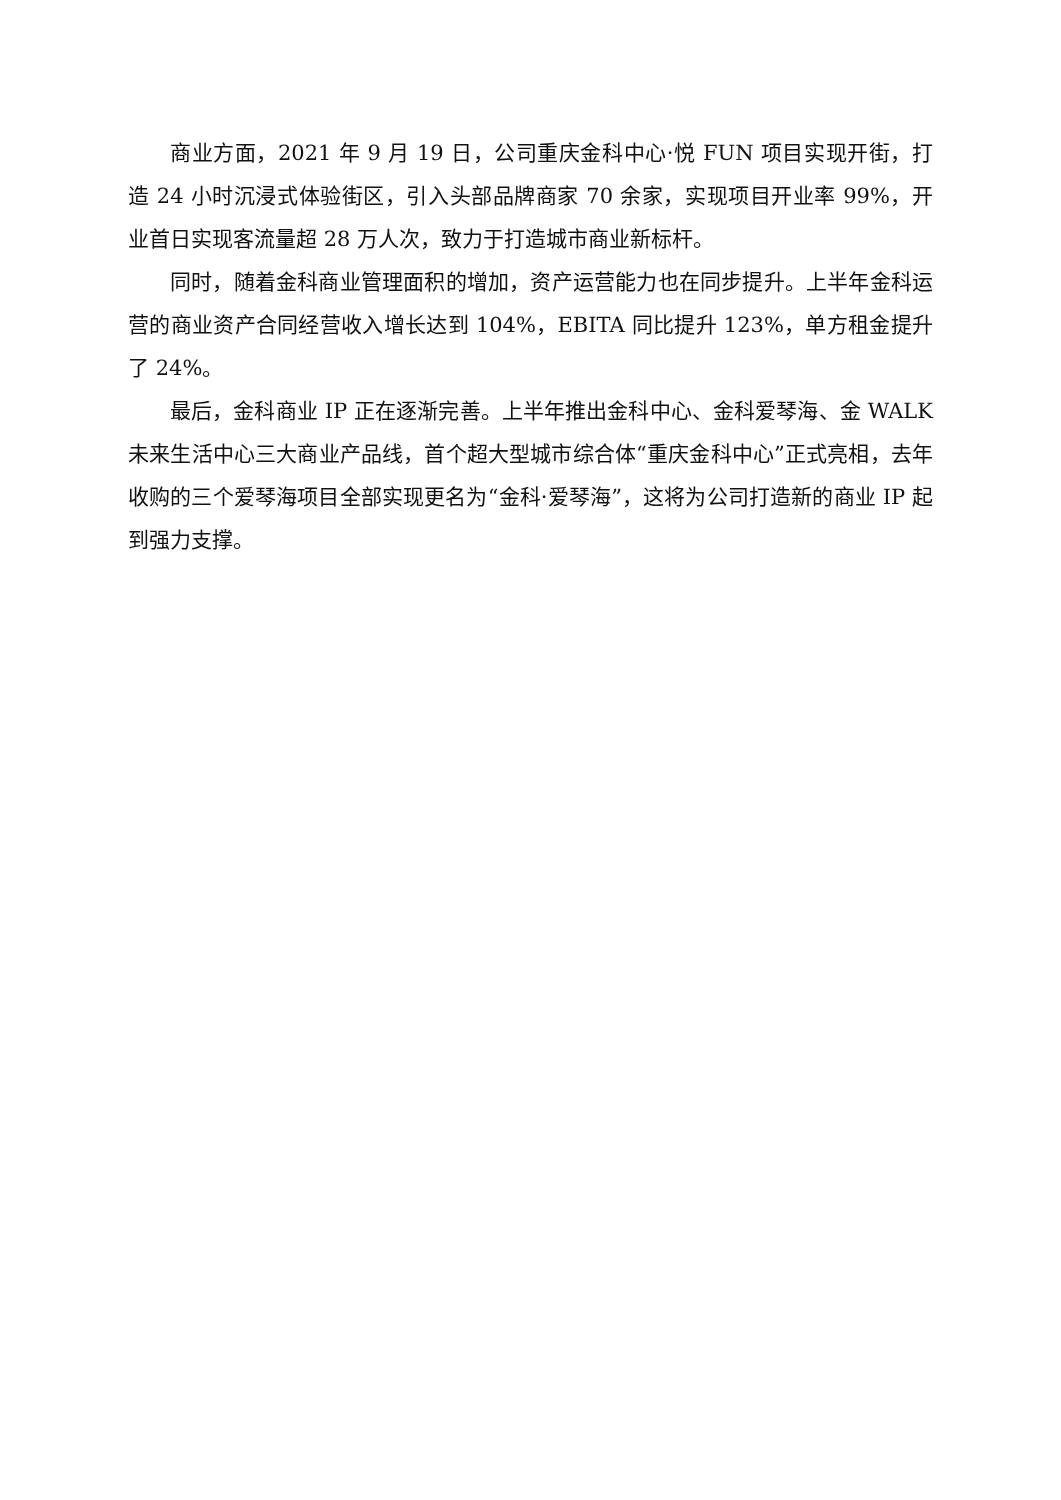商业方面，2021 年 9 月 19 日，公司重庆金科中心·悦 FUN 项目实现开街，打造 24 小时沉浸式体验街区，引入头部品牌商家 70 余家，实现项目开业率 99%，开业首日实现客流量超 28 万人次，致力于打造城市商业新标杆。
同时，随着金科商业管理面积的增加，资产运营能力也在同步提升。上半年金科运营的商业资产合同经营收入增长达到 104%，EBITA 同比提升 123%，单方租金提升了 24%。
最后，金科商业 IP 正在逐渐完善。上半年推出金科中心、金科爱琴海、金 WALK 未来生活中心三大商业产品线，首个超大型城市综合体“重庆金科中心”正式亮相，去年收购的三个爱琴海项目全部实现更名为“金科·爱琴海”，这将为公司打造新的商业 IP 起到强力支撑。